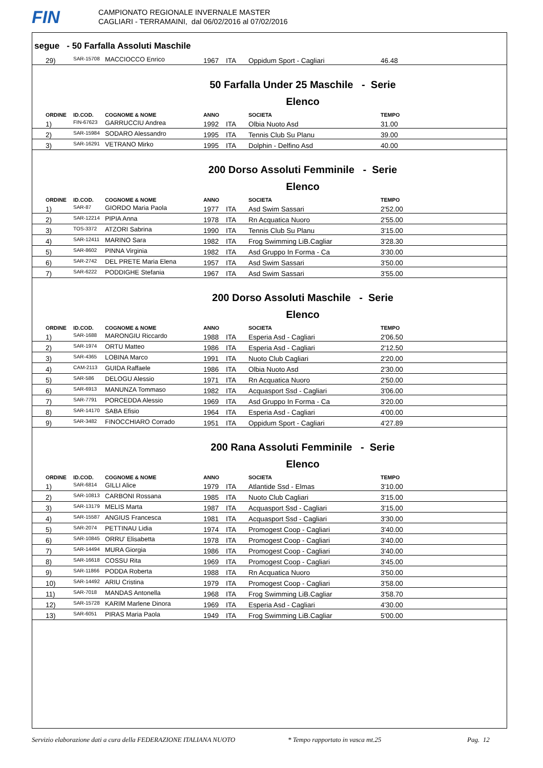FIN
CAMPIONATO REGIONALE INVERNALE MASTER
CAGLIARI - TERRAMAINI, dal 06/02/2016 al 07/02/2016
segue - 50 Farfalla Assoluti Maschile
| 29) | SAR-15708 | MACCIOCCO Enrico | 1967 | ITA | Oppidum Sport - Cagliari | 46.48 |
50 Farfalla Under 25 Maschile - Serie
Elenco
| ORDINE | ID.COD. | COGNOME & NOME | ANNO | | SOCIETA | TEMPO |
| --- | --- | --- | --- | --- | --- | --- |
| 1) | FIN-67623 | GARRUCCIU Andrea | 1992 | ITA | Olbia Nuoto Asd | 31.00 |
| 2) | SAR-15984 | SODARO Alessandro | 1995 | ITA | Tennis Club Su Planu | 39.00 |
| 3) | SAR-16291 | VETRANO Mirko | 1995 | ITA | Dolphin - Delfino Asd | 40.00 |
200 Dorso Assoluti Femminile - Serie
Elenco
| ORDINE | ID.COD. | COGNOME & NOME | ANNO | | SOCIETA | TEMPO |
| --- | --- | --- | --- | --- | --- | --- |
| 1) | SAR-87 | GIORDO Maria Paola | 1977 | ITA | Asd Swim Sassari | 2'52.00 |
| 2) | SAR-12214 | PIPIA Anna | 1978 | ITA | Rn Acquatica Nuoro | 2'55.00 |
| 3) | TOS-3372 | ATZORI Sabrina | 1990 | ITA | Tennis Club Su Planu | 3'15.00 |
| 4) | SAR-12411 | MARINO Sara | 1982 | ITA | Frog Swimming LiB.Cagliar | 3'28.30 |
| 5) | SAR-8602 | PINNA Virginia | 1982 | ITA | Asd Gruppo In Forma - Ca | 3'30.00 |
| 6) | SAR-2742 | DEL PRETE Maria Elena | 1957 | ITA | Asd Swim Sassari | 3'50.00 |
| 7) | SAR-6222 | PODDIGHE Stefania | 1967 | ITA | Asd Swim Sassari | 3'55.00 |
200 Dorso Assoluti Maschile - Serie
Elenco
| ORDINE | ID.COD. | COGNOME & NOME | ANNO | | SOCIETA | TEMPO |
| --- | --- | --- | --- | --- | --- | --- |
| 1) | SAR-1688 | MARONGIU Riccardo | 1988 | ITA | Esperia Asd - Cagliari | 2'06.50 |
| 2) | SAR-1974 | ORTU Matteo | 1986 | ITA | Esperia Asd - Cagliari | 2'12.50 |
| 3) | SAR-4365 | LOBINA Marco | 1991 | ITA | Nuoto Club Cagliari | 2'20.00 |
| 4) | CAM-2113 | GUIDA Raffaele | 1986 | ITA | Olbia Nuoto Asd | 2'30.00 |
| 5) | SAR-586 | DELOGU Alessio | 1971 | ITA | Rn Acquatica Nuoro | 2'50.00 |
| 6) | SAR-6913 | MANUNZA Tommaso | 1982 | ITA | Acquasport Ssd - Cagliari | 3'06.00 |
| 7) | SAR-7791 | PORCEDDA Alessio | 1969 | ITA | Asd Gruppo In Forma - Ca | 3'20.00 |
| 8) | SAR-14170 | SABA Efisio | 1964 | ITA | Esperia Asd - Cagliari | 4'00.00 |
| 9) | SAR-3482 | FINOCCHIARO Corrado | 1951 | ITA | Oppidum Sport - Cagliari | 4'27.89 |
200 Rana Assoluti Femminile - Serie
Elenco
| ORDINE | ID.COD. | COGNOME & NOME | ANNO | | SOCIETA | TEMPO |
| --- | --- | --- | --- | --- | --- | --- |
| 1) | SAR-6814 | GILLI Alice | 1979 | ITA | Atlantide Ssd - Elmas | 3'10.00 |
| 2) | SAR-10813 | CARBONI Rossana | 1985 | ITA | Nuoto Club Cagliari | 3'15.00 |
| 3) | SAR-13179 | MELIS Marta | 1987 | ITA | Acquasport Ssd - Cagliari | 3'15.00 |
| 4) | SAR-15587 | ANGIUS Francesca | 1981 | ITA | Acquasport Ssd - Cagliari | 3'30.00 |
| 5) | SAR-2074 | PETTINAU Lidia | 1974 | ITA | Promogest Coop - Cagliari | 3'40.00 |
| 6) | SAR-10845 | ORRU' Elisabetta | 1978 | ITA | Promogest Coop - Cagliari | 3'40.00 |
| 7) | SAR-14494 | MURA Giorgia | 1986 | ITA | Promogest Coop - Cagliari | 3'40.00 |
| 8) | SAR-16618 | COSSU Rita | 1969 | ITA | Promogest Coop - Cagliari | 3'45.00 |
| 9) | SAR-11866 | PODDA Roberta | 1988 | ITA | Rn Acquatica Nuoro | 3'50.00 |
| 10) | SAR-14492 | ARIU Cristina | 1979 | ITA | Promogest Coop - Cagliari | 3'58.00 |
| 11) | SAR-7018 | MANDAS Antonella | 1968 | ITA | Frog Swimming LiB.Cagliar | 3'58.70 |
| 12) | SAR-15728 | KARIM Marlene Dinora | 1969 | ITA | Esperia Asd - Cagliari | 4'30.00 |
| 13) | SAR-6051 | PIRAS Maria Paola | 1949 | ITA | Frog Swimming LiB.Cagliar | 5'00.00 |
Servizio elaborazione dati a cura della FEDERAZIONE ITALIANA NUOTO * Tempo rapportato in vasca mt.25 Pag. 12